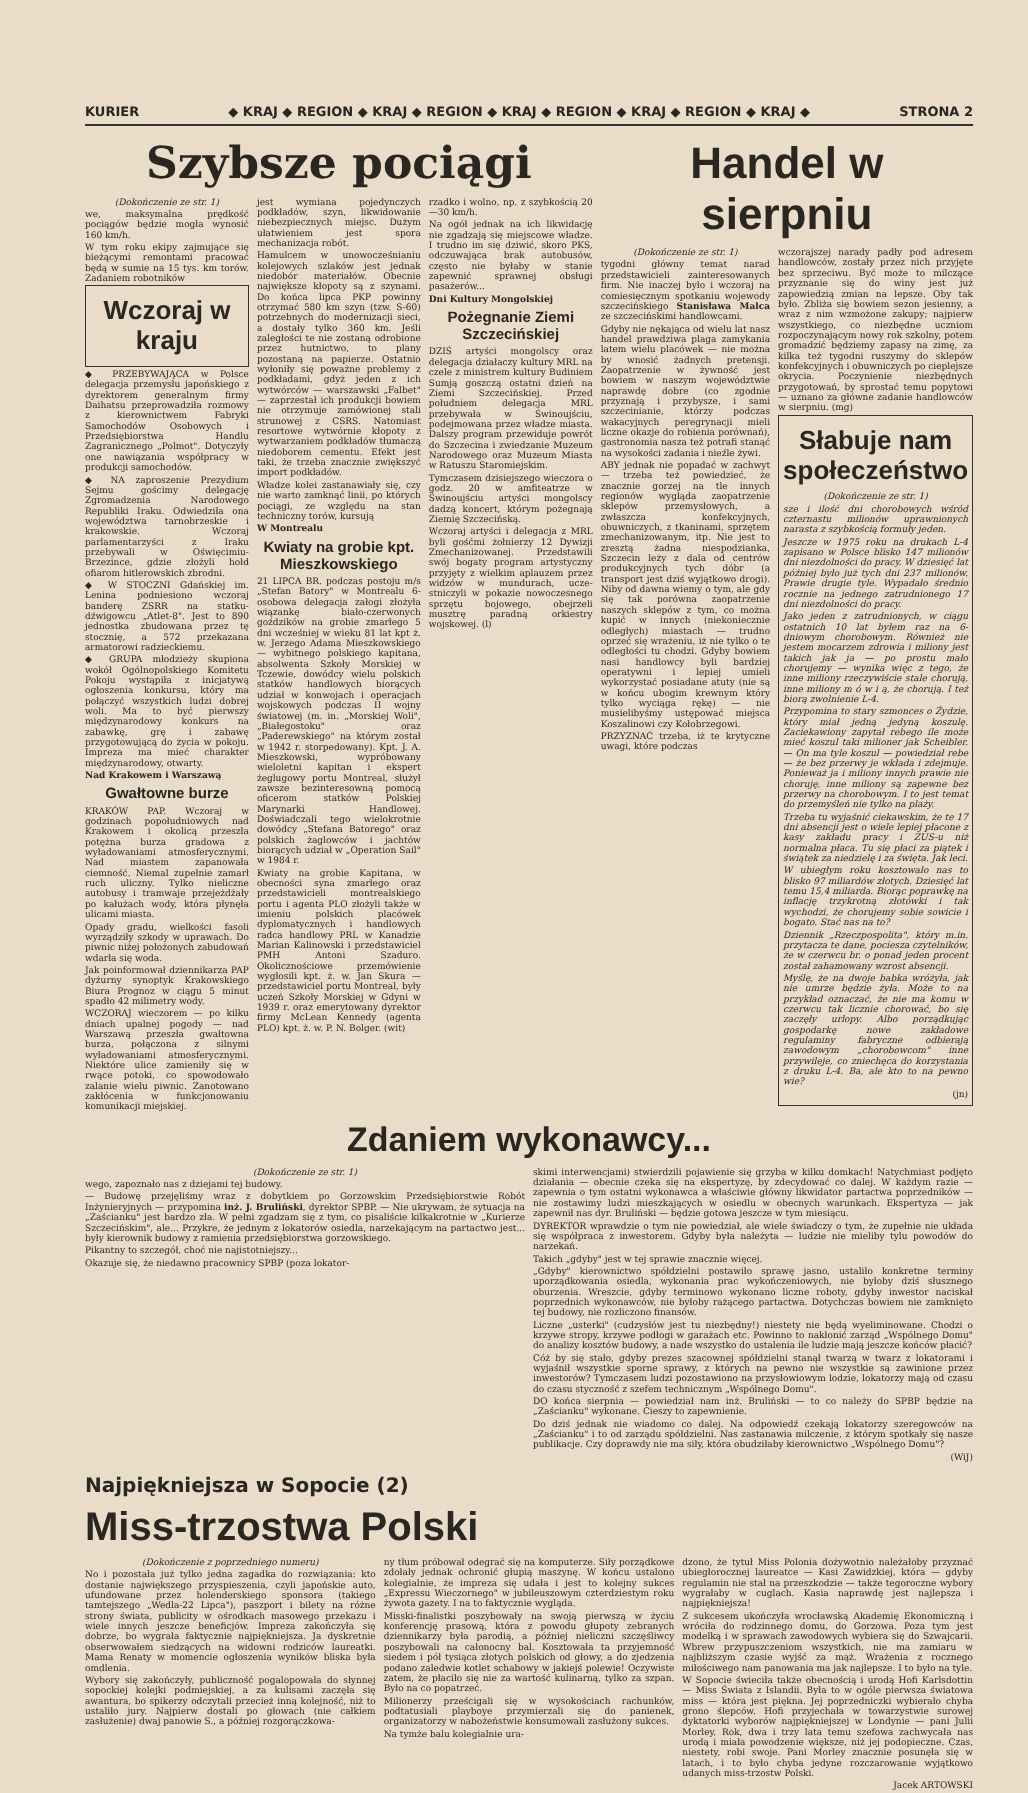KURIER ◆ KRAJ ◆ REGION ◆ KRAJ ◆ REGION ◆ KRAJ ◆ REGION ◆ KRAJ ◆ REGION ◆ KRAJ ◆ STRONA 2
Szybsze pociągi
(Dokończenie ze str. 1)
we, maksymalna prędkość pociągów będzie mogła wynosić 160 km/h.
W tym roku ekipy zajmujące się bieżącymi remontami pracować będą w sumie na 15 tys. km torów. Zadaniem robotników
Wczoraj w kraju
◆ PRZEBYWAJĄCA w Polsce delegacja przemysłu japońskiego z dyrektorem generalnym firmy Daihatsu przeprowadziła rozmowy z kierownictwem Fabryki Samochodów Osobowych i Przedsiębiorstwa Handlu Zagranicznego „Polmot". Dotyczyły one nawiązania współpracy w produkcji samochodów.
◆ NA zaproszenie Prezydium Sejmu gościmy delegację Zgromadzenia Narodowego Republiki Iraku. Odwiedziła ona województwa tarnobrzeskie i krakowskie. Wczoraj parlamentarzyści z Iraku przebywali w Oświęcimiu-Brzezince, gdzie złożyli hołd ofiarom hitlerowskich zbrodni.
◆ W STOCZNI Gdańskiej im. Lenina podniesiono wczoraj banderę ZSRR na statku-dźwigowcu „Atlet-8". Jest to 890 jednostka zbudowana przez tę stocznię, a 572 przekazana armatorowi radzieckiemu.
◆ GRUPA młodzieży skupiona wokół Ogólnopolskiego Komitetu Pokoju wystąpiła z inicjatywą ogłoszenia konkursu, który ma połączyć wszystkich ludzi dobrej woli. Ma to być pierwszy międzynarodowy konkurs na zabawkę, grę i zabawę przygotowującą do życia w pokoju. Impreza ma mieć charakter międzynarodowy, otwarty.
Nad Krakowem i Warszawą
Gwałtowne burze
KRAKÓW PAP. Wczoraj w godzinach popołudniowych nad Krakowem i okolicą przeszła potężna burza gradowa z wyładowaniami atmosferycznymi. Nad miastem zapanowała ciemność. Niemal zupełnie zamarł ruch uliczny. Tylko nieliczne autobusy i tramwaje przejeżdżały po kałużach wody, która płynęła ulicami miasta.
Opady gradu, wielkości fasoli wyrządziły szkody w uprawach. Do piwnic niżej położonych zabudowań wdarła się woda.
Jak poinformował dziennikarza PAP dyżurny synoptyk Krakowskiego Biura Prognoz w ciągu 5 minut spadło 42 milimetry wody.
WCZORAJ wieczorem — po kilku dniach upalnej pogody — nad Warszawą przeszła gwałtowna burza, połączona z silnymi wyładowaniami atmosferycznymi. Niektóre ulice zamieniły się w rwące potoki, co spowodowało zalanie wielu piwnic. Zanotowano zakłócenia w funkcjonowaniu komunikacji miejskiej.
jest wymiana pojedynczych podkładów, szyn, likwidowanie niebezpiecznych miejsc. Dużym ułatwieniem jest spora mechanizacja robót.
Hamulcem w unowocześnianiu kolejowych szlaków jest jednak niedobór materiałów. Obecnie największe kłopoty są z szynami. Do końca lipca PKP powinny otrzymać 580 km szyn (tzw. S-60) potrzebnych do modernizacji sieci, a dostały tylko 360 km. Jeśli zaległości te nie zostaną odrobione przez hutnictwo, to plany pozostaną na papierze. Ostatnio wyłoniły się poważne problemy z podkładami, gdyż jeden z ich wytwórców — warszawski „Falbet" — zaprzestał ich produkcji bowiem nie otrzymuje zamówionej stali strunowej z CSRS. Natomiast resortowe wytwórnie kłopoty z wytwarzaniem podkładów tłumaczą niedoborem cementu. Efekt jest taki, że trzeba znacznie zwiększyć import podkładów.
Władze kolei zastanawiały się, czy nie warto zamknąć linii, po których pociągi, ze względu na stan techniczny torów, kursują
W Montrealu
Kwiaty na grobie kpt. Mieszkowskiego
21 LIPCA BR. podczas postoju m/s „Stefan Batory" w Montrealu 6-osobowa delegacja załogi złożyła wiązankę biało-czerwonych goździków na grobie zmarłego 5 dni wcześniej w wieku 81 lat kpt ż. w. Jerzego Adama Mieszkowskiego — wybitnego polskiego kapitana, absolwenta Szkoły Morskiej w Tczewie, dowódcy wielu polskich statków handlowych biorących udział w konwojach i operacjach wojskowych podczas II wojny światowej (m. in. „Morskiej Woli", „Białegostoku" oraz „Paderewskiego" na którym został w 1942 r. storpedowany). Kpt. J. A. Mieszkowski, wypróbowany wieloletni kapitan i ekspert żeglugowy portu Montreal, służył zawsze bezinteresowną pomocą oficerom statków Polskiej Marynarki Handlowej. Doświadczali tego wielokrotnie dowódcy „Stefana Batorego" oraz polskich żaglowców i jachtów biorących udział w „Operation Sail" w 1984 r.
Kwiaty na grobie Kapitana, w obecności syna zmarłego oraz przedstawicieli montrealskiego portu i agenta PLO złożyli także w imieniu polskich placówek dyplomatycznych i handlowych radca handlowy PRL w Kanadzie Marian Kalinowski i przedstawiciel PMH Antoni Szaduro. Okolicznościowe przemówienie wygłosili kpt. ż. w. Jan Skura — przedstawiciel portu Montreal, były uczeń Szkoły Morskiej w Gdyni w 1939 r. oraz emerytowany dyrektor firmy McLean Kennedy (agenta PLO) kpt. ż. w. P. N. Bolger. (wit)
rzadko i wolno, np. z szybkością 20—30 km/h.
Na ogół jednak na ich likwidację nie zgadzają się miejscowe władze. I trudno im się dziwić, skoro PKS, odczuwająca brak autobusów, często nie byłaby w stanie zapewnić sprawnej obsługi pasażerów...
Dni Kultury Mongolskiej
Pożegnanie Ziemi Szczecińskiej
DZIŚ artyści mongolscy oraz delegacja działaczy kultury MRL na czele z ministrem kultury Budiniem Sumją goszczą ostatni dzień na Ziemi Szczecińskiej. Przed południem delegacja MRL przebywała w Świnoujściu, podejmowana przez władze miasta. Dalszy program przewiduje powrót do Szczecina i zwiedzanie Muzeum Narodowego oraz Muzeum Miasta w Ratuszu Staromiejskim.
Tymczasem dzisiejszego wieczora o godz. 20 w amfiteatrze w Świnoujściu artyści mongolscy dadzą koncert, którym pożegnają Ziemię Szczecińską.
Wczoraj artyści i delegacja z MRL byli gośćmi żołnierzy 12 Dywizji Zmechanizowanej. Przedstawili swój bogaty program artystyczny przyjęty z wielkim aplauzem przez widzów w mundurach, ucze­stniczyli w pokazie nowoczesnego sprzętu bojowego, obejrzeli musztrę paradną orkiestry wojskowej. (l)
Handel w sierpniu
(Dokończenie ze str. 1)
tygodni główny temat narad przedstawicieli zainteresowanych firm. Nie inaczej było i wczoraj na comiesięcznym spotkaniu wojewody szczecińskiego Stanisława Malca ze szczecińskimi handlowcami.
Gdyby nie nękająca od wielu lat nasz handel prawdziwa plaga zamykania latem wielu placówek — nie można by wnosić żadnych pretensji. Zaopatrzenie w żywność jest bowiem w naszym województwie naprawdę dobre (co zgodnie przyznają i przybysze, i sami szczecinianie, którzy podczas wakacyjnych peregrynacji mieli liczne okazje do robienia porównań), gastronomia nasza też potrafi stanąć na wysokości zadania i nieźle żywi.
ABY jednak nie popadać w zachwyt — trzeba też powiedzieć, że znacznie gorzej na tle innych regionów wygląda zaopatrzenie sklepów przemysłowych, a zwłaszcza konfekcyjnych, obuwniczych, z tkaninami, sprzętem zmechanizowanym, itp. Nie jest to zresztą żadna niespodzianka, Szczecin leży z dala od centrów produkcyjnych tych dóbr (a transport jest dziś wyjątkowo drogi). Niby od dawna wiemy o tym, ale gdy się tak porówna zaopatrzenie naszych sklepów z tym, co można kupić w innych (niekoniecznie odległych) miastach — trudno oprzeć się wrażeniu, iż nie tylko o te odległości tu chodzi. Gdyby bowiem nasi handlowcy byli bardziej operatywni i lepiej umieli wykorzystać posiadane atuty (nie są w końcu ubogim krewnym który tylko wyciąga rękę) — nie musielibyśmy ustępować miejsca Koszalinowi czy Kołobrzegowi.
PRZYZNAĆ trzeba, iż te krytyczne uwagi, które podczas
wczorajszej narady padły pod adresem handlowców, zostały przez nich przyjęte bez sprzeciwu. Być może to milczące przyznanie się do winy jest już zapowiedzią zmian na lepsze. Oby tak było. Zbliża się bowiem sezon jesienny, a wraz z nim wzmożone zakupy; najpierw wszystkiego, co niezbędne uczniom rozpoczynającym nowy rok szkolny, potem gromadzić będziemy zapasy na zimę, za kilka też tygodni ruszymy do sklepów konfekcyjnych i obuwniczych po cieplejsze okrycia. Poczynienie niezbędnych przygotowań, by sprostać temu popytowi — uznano za główne zadanie handlowców w sierpniu. (mg)
Słabuje nam społeczeństwo
(Dokończenie ze str. 1)
sze i ilość dni chorobowych wśród czternastu milionów uprawnionych narasta z szybkością formuły jeden.
Jeszcze w 1975 roku na drukach L-4 zapisano w Polsce blisko 147 milionów dni niezdolności do pracy. W dziesięć lat później było już tych dni 237 milionów. Prawie drugie tyle. Wypadało średnio rocznie na jednego zatrudnionego 17 dni niezdolności do pracy.
Jako jeden z zatrudnionych, w ciągu ostatnich 10 lat byłem raz na 6-dniowym chorobowym. Również nie jestem mocarzem zdrowia i miliony jest takich jak ja — po prostu mało chorujemy — wynika więc z tego, że inne miliony rzeczywiście stale chorują, inne miliony m ó w i ą, że chorują. I też biorą zwolnienie L-4.
Przypomina to stary szmonces o Żydzie, który miał jedną jedyną koszulę. Zaciekawiony zapytał rebego ile może mieć koszul taki milioner jak Scheibler. — On ma tyle koszul — powiedział rebe — że bez przerwy je wkłada i zdejmuje. Ponieważ ja i miliony innych prawie nie choruję, inne miliony są zapewne bez przerwy na chorobowym. I to jest temat do przemyśleń nie tylko na plaży.
Trzeba tu wyjaśnić ciekawskim, że te 17 dni absencji jest o wiele lepiej płacone z kasy zakładu pracy i ZUS-u niż normalna płaca. Tu się płaci za piątek i świątek za niedzielę i za święta. Jak leci.
W ubiegłym roku kosztowało nas to blisko 97 miliardów złotych. Dziesięć lat temu 15,4 miliarda. Biorąc poprawkę na inflację trzykrotną złotówki i tak wychodzi, że chorujemy sobie sowicie i bogato. Stać nas na to?
Dziennik „Rzeczpospolita", który m.in. przytacza te dane, pociesza czytelników, że w czerwcu br. o ponad jeden procent został zahamowany wzrost absencji.
Myślę, że na dwoje babka wróżyła, jak nie umrze będzie żyła. Może to na przykład oznaczać, że nie ma komu w czerwcu tak licznie chorować, bo się zaczęły urlopy. Albo porządkując gospodarkę nowe zakładowe regulaminy fabryczne odbierają zawodowym „chorobowcom" inne przywileje, co zniechęca do korzystania z druku L-4. Ba, ale kto to na pewno wie?
(jn)
Zdaniem wykonawcy...
(Dokończenie ze str. 1)
wego, zapoznało nas z dziejami tej budowy.
— Budowę przejęliśmy wraz z dobytkiem po Gorzowskim Przedsiębiorstwie Robót Inżynieryjnych — przypomina inż. J. Bruliński, dyrektor SPBP. — Nie ukrywam, że sytuacja na „Zaścianku" jest bardzo zła. W pełni zgadzam się z tym, co pisaliście kilkakrotnie w „Kurierze Szczecińskim", ale... Przykre, że jednym z lokatorów osiedla, narzekającym na partactwo jest... były kierownik budowy z ramienia przedsiębiorstwa gorzowskiego.
Pikantny to szczegół, choć nie najistotniejszy...
Okazuje się, że niedawno pracownicy SPBP (poza lokator-
skimi interwencjami) stwierdzili pojawienie się grzyba w kilku domkach! Natychmiast podjęto działania — obecnie czeka się na ekspertyzę, by zdecydować co dalej. W każdym razie — zapewnia o tym ostatni wykonawca a właściwie główny likwidator partactwa poprzedników — nie zostawimy ludzi mieszkających w osiedlu w obecnych warunkach. Ekspertyza — jak zapewnił nas dyr. Bruliński — będzie gotowa jeszcze w tym miesiącu.
DYREKTOR wprawdzie o tym nie powiedział, ale wiele świadczy o tym, że zupełnie nie układa się współpraca z inwestorem. Gdyby była należyta — ludzie nie mieliby tylu powodów do narzekań.
Takich „gdyby" jest w tej sprawie znacznie więcej.
„Gdyby" kierownictwo spółdzielni postawiło sprawę jasno, ustaliło konkretne terminy uporządkowania osiedla, wykonania prac wykończeniowych, nie byłoby dziś słusznego oburzenia. Wreszcie, gdyby terminowo wykonano liczne roboty, gdyby inwestor naciskał poprzednich wykonawców, nie byłoby rażącego partactwa. Dotychczas bowiem nie zamknięto tej budowy, nie rozliczono finansów.
Liczne „usterki" (cudzysłów jest tu niezbędny!) niestety nie będą wyeliminowane. Chodzi o krzywe stropy, krzywe podłogi w garażach etc. Powinno to nakłonić zarząd „Wspólnego Domu" do analizy kosztów budowy, a nade wszystko do ustalenia ile ludzie mają jeszcze końców płacić?
Cóż by się stało, gdyby prezes szacownej spółdzielni stanął twarzą w twarz z lokatorami i wyjaśnił wszystkie sporne sprawy, z których na pewno nie wszystkie są zawinione przez inwestorów? Tymczasem ludzi pozostawiono na przysłowiowym lodzie, lokatorzy mają od czasu do czasu styczność z szefem technicznym „Wspólnego Domu".
DO końca sierpnia — powiedział nam inż. Bruliński — to co należy do SPBP będzie na „Zaścianku" wykonane. Cieszy to zapewnienie.
Do dziś jednak nie wiadomo co dalej. Na odpowiedź czekają lokatorzy szeregowców na „Zaścianku" i to od zarządu spółdzielni. Nas zastanawia milczenie, z którym spotkały się nasze publikacje. Czy doprawdy nie ma siły, która obudziłaby kierownictwo „Wspólnego Domu"?
(WiJ)
Najpiękniejsza w Sopocie (2)
Miss-trzostwa Polski
(Dokończenie z poprzedniego numeru)
No i pozostała już tylko jedna zagadka do rozwiązania: kto dostanie największego przyspieszenia, czyli japońskie auto, ufundowane przez holenderskiego sponsora (takiego tamtejszego „Wedla-22 Lipca"), paszport i bilety na różne strony świata, publicity w ośrodkach masowego przekazu i wiele innych jeszcze beneficjów. Impreza zakończyła się dobrze, bo wygrała faktycznie najpiękniejsza. Ja dyskretnie obserwowałem siedzących na widowni rodziców laureatki. Mama Renaty w momencie ogłoszenia wyników bliska była omdlenia.
Wybory się zakończyły, publiczność pogalopowała do słynnej sopockiej kolejki podmiejskiej, a za kulisami zaczęła się awantura, bo spikerzy odczytali przecież inną kolejność, niż to ustaliło jury. Najpierw dostali po głowach (nie całkiem zasłużenie) dwaj panowie S., a później rozgorączkowa-
ny tłum próbował odegrać się na komputerze. Siły porządkowe zdołały jednak ochronić głupią maszynę. W końcu ustalono kolegialnie, że impreza się udała i jest to kolejny sukces „Expressu Wieczornego" w jubileuszowym czterdziestym roku żywota gazety. I na to faktycznie wygląda.
Misski-finalistki poszybowały na swoją pierwszą w życiu konferencję prasową, która z powodu głupoty zebranych dziennikarzy była parodią, a później nieliczni szczęśliwcy poszybowali na całonocny bal. Kosztowała ta przyjemność siedem i pół tysiąca złotych polskich od głowy, a do zjedzenia podano zaledwie kotlet schabowy w jakiejś polewie! Oczywiste zatem, że płaciło się nie za wartość kulinarną, tylko za szpan. Było na co popatrzeć.
Milionerzy prześcigali się w wysokościach rachunków, podtatusiali playboye przymierzali się do panienek, organizatorzy w nabożeństwie konsumowali zasłużony sukces.
Na tymże balu kolegialnie ura-
dzono, że tytuł Miss Polonia dożywotnio należałoby przyznać ubiegłorocznej laureatce — Kasi Zawidzkiej, która — gdyby regulamin nie stał na przeszkodzie — także tegoroczne wybory wygrałaby w cuglach. Kasia naprawdę jest najlepsza i najpiękniejsza!
Z sukcesem ukończyła wrocławską Akademię Ekonomiczną i wróciła do rodzinnego domu, do Gorzowa. Poza tym jest modelką i w sprawach zawodowych wybiera się do Szwajcarii. Wbrew przypuszczeniom wszystkich, nie ma zamiaru w najbliższym czasie wyjść za mąż. Wrażenia z rocznego miłościwego nam panowania ma jak najlepsze. I to było na tyle.
W Sopocie świeciła także obecnością i urodą Hofi Karlsdottin — Miss Świata z Islandii. Była to w ogóle pierwsza światowa miss — która jest piękna. Jej poprzedniczki wybierało chyba grono ślepców. Hofi przyjechała w towarzystwie surowej dyktatorki wyborów najpiękniejszej w Londynie — pani Julii Morley. Rok, dwa i trzy lata temu szefowa zachwycała nas urodą i miała powodzenie większe, niż jej podopieczne. Czas, niestety, robi swoje. Pani Morley znacznie posunęła się w latach, i to było chyba jedyne rozczarowanie wyjątkowo udanych miss-trzostw Polski.
Jacek ARTOWSKI